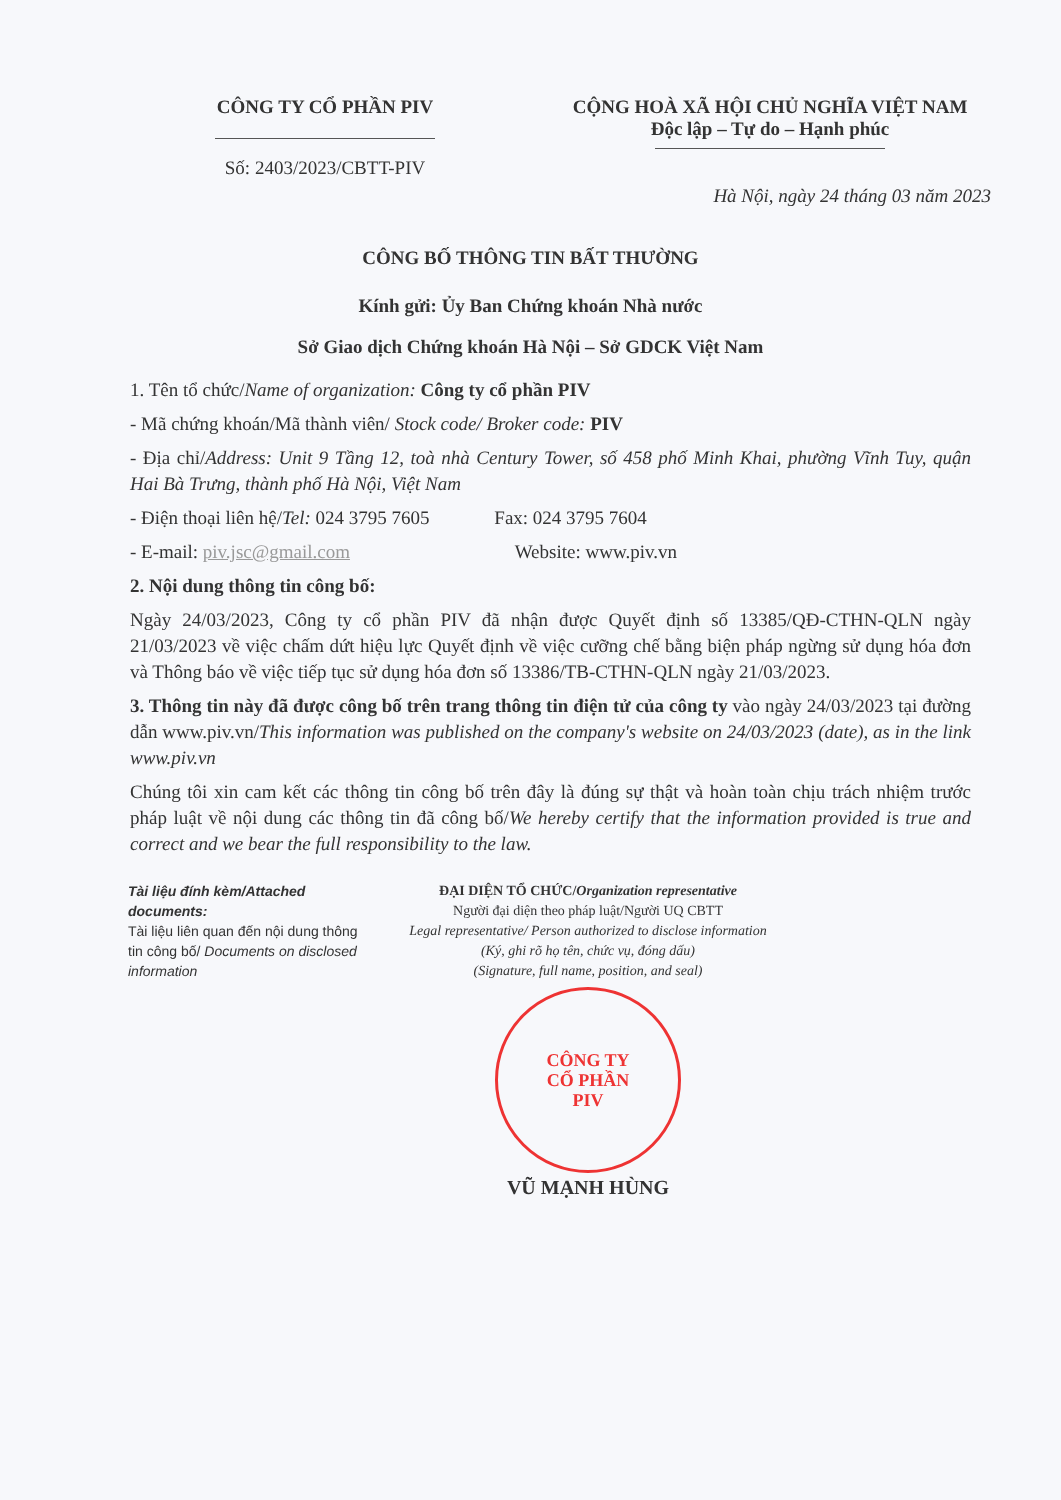CÔNG TY CỔ PHẦN PIV
Số: 2403/2023/CBTT-PIV
CỘNG HOÀ XÃ HỘI CHỦ NGHĨA VIỆT NAM
Độc lập – Tự do – Hạnh phúc
Hà Nội, ngày 24 tháng 03 năm 2023
CÔNG BỐ THÔNG TIN BẤT THƯỜNG
Kính gửi: Ủy Ban Chứng khoán Nhà nước
Sở Giao dịch Chứng khoán Hà Nội – Sở GDCK Việt Nam
1. Tên tổ chức/Name of organization: Công ty cổ phần PIV
- Mã chứng khoán/Mã thành viên/ Stock code/ Broker code: PIV
- Địa chỉ/Address: Unit 9 Tầng 12, toà nhà Century Tower, số 458 phố Minh Khai, phường Vĩnh Tuy, quận Hai Bà Trưng, thành phố Hà Nội, Việt Nam
- Điện thoại liên hệ/Tel: 024 3795 7605 Fax: 024 3795 7604
- E-mail: piv.jsc@gmail.com Website: www.piv.vn
2. Nội dung thông tin công bố:
Ngày 24/03/2023, Công ty cổ phần PIV đã nhận được Quyết định số 13385/QĐ-CTHN-QLN ngày 21/03/2023 về việc chấm dứt hiệu lực Quyết định về việc cưỡng chế bằng biện pháp ngừng sử dụng hóa đơn và Thông báo về việc tiếp tục sử dụng hóa đơn số 13386/TB-CTHN-QLN ngày 21/03/2023.
3. Thông tin này đã được công bố trên trang thông tin điện tử của công ty vào ngày 24/03/2023 tại đường dẫn www.piv.vn/This information was published on the company's website on 24/03/2023 (date), as in the link www.piv.vn
Chúng tôi xin cam kết các thông tin công bố trên đây là đúng sự thật và hoàn toàn chịu trách nhiệm trước pháp luật về nội dung các thông tin đã công bố/We hereby certify that the information provided is true and correct and we bear the full responsibility to the law.
Tài liệu đính kèm/Attached documents:
Tài liệu liên quan đến nội dung thông tin công bố/ Documents on disclosed information
ĐẠI DIỆN TỔ CHỨC/Organization representative
Người đại diện theo pháp luật/Người UQ CBTT
Legal representative/ Person authorized to disclose information
(Ký, ghi rõ họ tên, chức vụ, đóng dấu)
(Signature, full name, position, and seal)
CÔNG TY
CỔ PHẦN
PIV
VŨ MẠNH HÙNG